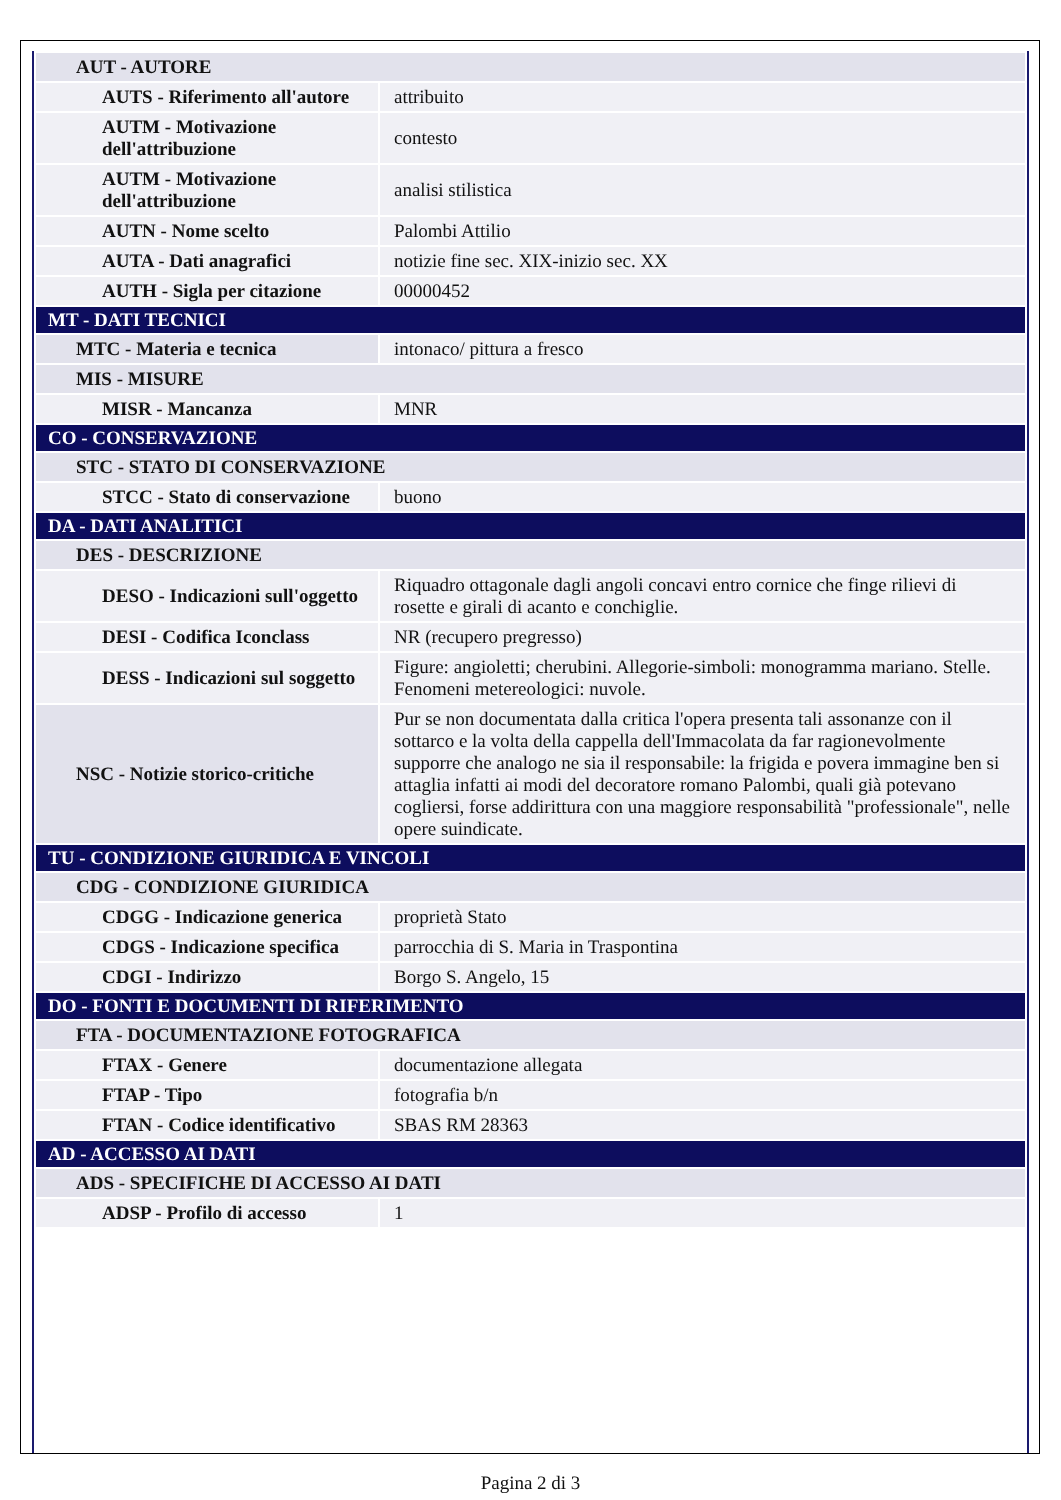| AUT - AUTORE | |
| AUTS - Riferimento all'autore | attribuito |
| AUTM - Motivazione dell'attribuzione | contesto |
| AUTM - Motivazione dell'attribuzione | analisi stilistica |
| AUTN - Nome scelto | Palombi Attilio |
| AUTA - Dati anagrafici | notizie fine sec. XIX-inizio sec. XX |
| AUTH - Sigla per citazione | 00000452 |
| MT - DATI TECNICI | |
| MTC - Materia e tecnica | intonaco/ pittura a fresco |
| MIS - MISURE | |
| MISR - Mancanza | MNR |
| CO - CONSERVAZIONE | |
| STC - STATO DI CONSERVAZIONE | |
| STCC - Stato di conservazione | buono |
| DA - DATI ANALITICI | |
| DES - DESCRIZIONE | |
| DESO - Indicazioni sull'oggetto | Riquadro ottagonale dagli angoli concavi entro cornice che finge rilievi di rosette e girali di acanto e conchiglie. |
| DESI - Codifica Iconclass | NR (recupero pregresso) |
| DESS - Indicazioni sul soggetto | Figure: angioletti; cherubini. Allegorie-simboli: monogramma mariano. Stelle. Fenomeni metereologici: nuvole. |
| NSC - Notizie storico-critiche | Pur se non documentata dalla critica l'opera presenta tali assonanze con il sottarco e la volta della cappella dell'Immacolata da far ragionevolmente supporre che analogo ne sia il responsabile: la frigida e povera immagine ben si attaglia infatti ai modi del decoratore romano Palombi, quali già potevano cogliersi, forse addirittura con una maggiore responsabilità "professionale", nelle opere suindicate. |
| TU - CONDIZIONE GIURIDICA E VINCOLI | |
| CDG - CONDIZIONE GIURIDICA | |
| CDGG - Indicazione generica | proprietà Stato |
| CDGS - Indicazione specifica | parrocchia di S. Maria in Traspontina |
| CDGI - Indirizzo | Borgo S. Angelo, 15 |
| DO - FONTI E DOCUMENTI DI RIFERIMENTO | |
| FTA - DOCUMENTAZIONE FOTOGRAFICA | |
| FTAX - Genere | documentazione allegata |
| FTAP - Tipo | fotografia b/n |
| FTAN - Codice identificativo | SBAS RM 28363 |
| AD - ACCESSO AI DATI | |
| ADS - SPECIFICHE DI ACCESSO AI DATI | |
| ADSP - Profilo di accesso | 1 |
Pagina 2 di 3